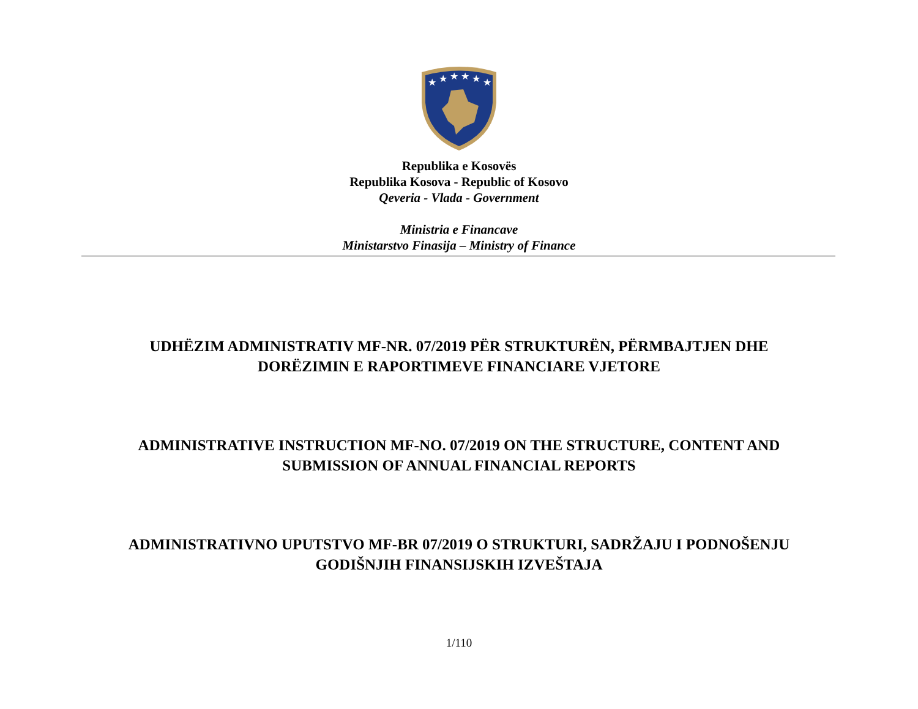★
★
★
★
★
★
Republika e Kosovës
Republika Kosova - Republic of Kosovo
Qeveria - Vlada - Government
Ministria e Financave
Ministarstvo Finasija – Ministry of Finance
UDHËZIM ADMINISTRATIV MF-NR. 07/2019 PËR STRUKTURËN, PËRMBAJTJEN DHE
DORËZIMIN E RAPORTIMEVE FINANCIARE VJETORE
ADMINISTRATIVE INSTRUCTION MF-NO. 07/2019 ON THE STRUCTURE, CONTENT AND
SUBMISSION OF ANNUAL FINANCIAL REPORTS
ADMINISTRATIVNO UPUTSTVO MF-BR 07/2019 O STRUKTURI, SADRŽAJU I PODNOŠENJU
GODIŠNJIH FINANSIJSKIH IZVEŠTAJA
1/110